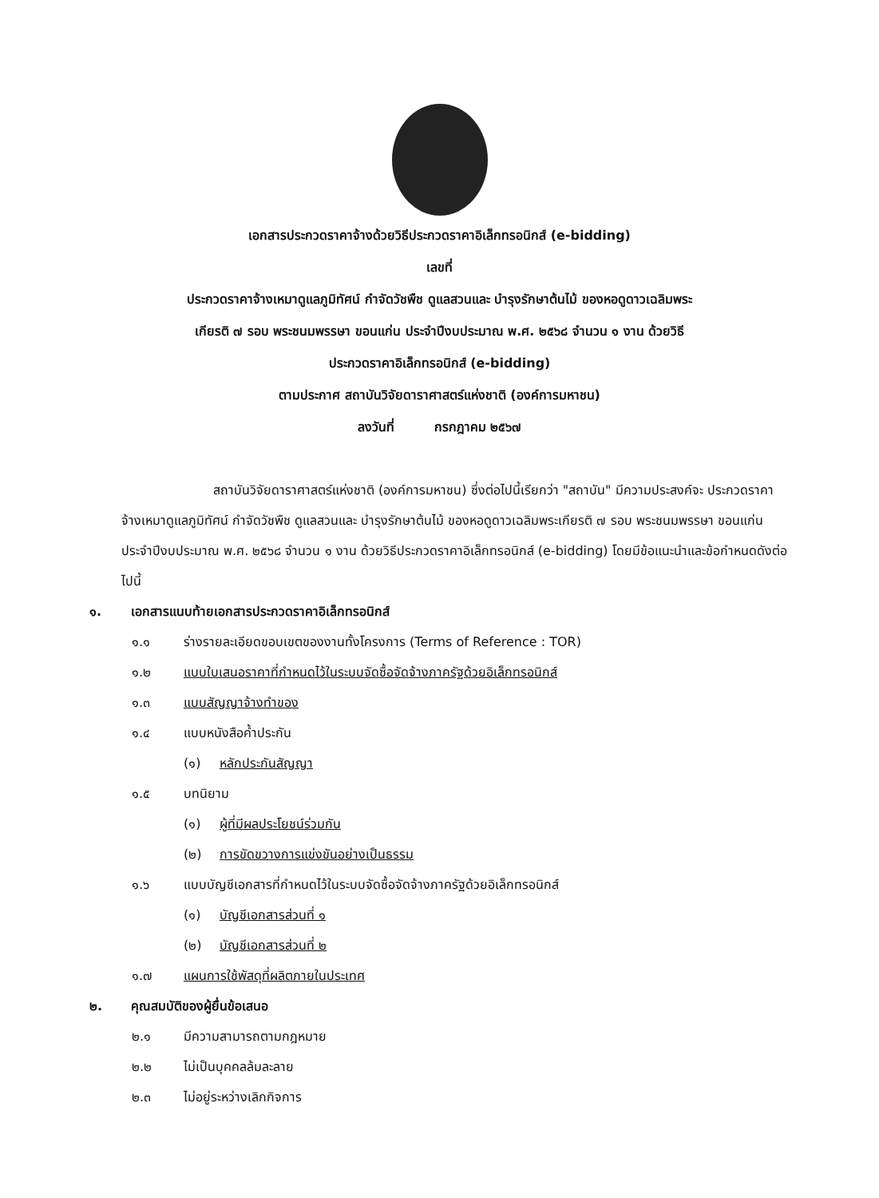เอกสารประกวดราคาจ้างด้วยวิธีประกวดราคาอิเล็กทรอนิกส์ (e-bidding)
เลขที่
ประกวดราคาจ้างเหมาดูแลภูมิทัศน์ กำจัดวัชพืช ดูแลสวนและ บำรุงรักษาต้นไม้ ของหอดูดาวเฉลิมพระ
เกียรติ ๗ รอบ พระชนมพรรษา ขอนแก่น ประจำปีงบประมาณ พ.ศ. ๒๕๖๘ จำนวน ๑ งาน ด้วยวิธี
ประกวดราคาอิเล็กทรอนิกส์ (e-bidding)
ตามประกาศ สถาบันวิจัยดาราศาสตร์แห่งชาติ (องค์การมหาชน)
ลงวันที่ กรกฎาคม ๒๕๖๗
สถาบันวิจัยดาราศาสตร์แห่งชาติ (องค์การมหาชน) ซึ่งต่อไปนี้เรียกว่า "สถาบัน" มีความประสงค์จะ ประกวดราคาจ้างเหมาดูแลภูมิทัศน์ กำจัดวัชพืช ดูแลสวนและ บำรุงรักษาต้นไม้ ของหอดูดาวเฉลิมพระเกียรติ ๗ รอบ พระชนมพรรษา ขอนแก่น ประจำปีงบประมาณ พ.ศ. ๒๕๖๘ จำนวน ๑ งาน ด้วยวิธีประกวดราคาอิเล็กทรอนิกส์ (e-bidding) โดยมีข้อแนะนำและข้อกำหนดดังต่อไปนี้
๑. เอกสารแนบท้ายเอกสารประกวดราคาอิเล็กทรอนิกส์
๑.๑ ร่างรายละเอียดขอบเขตของงานทั้งโครงการ (Terms of Reference : TOR)
๑.๒ แบบใบเสนอราคาที่กำหนดไว้ในระบบจัดซื้อจัดจ้างภาครัฐด้วยอิเล็กทรอนิกส์
๑.๓ แบบสัญญาจ้างทำของ
๑.๔ แบบหนังสือค้ำประกัน
(๑) หลักประกันสัญญา
๑.๕ บทนิยาม
(๑) ผู้ที่มีผลประโยชน์ร่วมกัน
(๒) การขัดขวางการแข่งขันอย่างเป็นธรรม
๑.๖ แบบบัญชีเอกสารที่กำหนดไว้ในระบบจัดซื้อจัดจ้างภาครัฐด้วยอิเล็กทรอนิกส์
(๑) บัญชีเอกสารส่วนที่ ๑
(๒) บัญชีเอกสารส่วนที่ ๒
๑.๗ แผนการใช้พัสดุที่ผลิตภายในประเทศ
๒. คุณสมบัติของผู้ยื่นข้อเสนอ
๒.๑ มีความสามารถตามกฎหมาย
๒.๒ ไม่เป็นบุคคลล้มละลาย
๒.๓ ไม่อยู่ระหว่างเลิกกิจการ